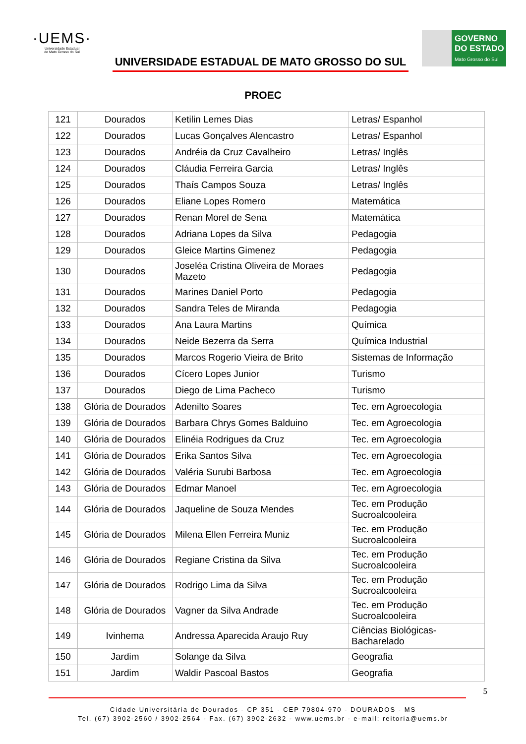·UEMS·
Universidade Estadual
de Mato Grosso do Sul
UNIVERSIDADE ESTADUAL DE MATO GROSSO DO SUL
GOVERNO
DO ESTADO
Mato Grosso do Sul
PROEC
| 121 | Dourados | Ketilin Lemes Dias | Letras/ Espanhol |
| 122 | Dourados | Lucas Gonçalves Alencastro | Letras/ Espanhol |
| 123 | Dourados | Andréia da Cruz Cavalheiro | Letras/ Inglês |
| 124 | Dourados | Cláudia Ferreira Garcia | Letras/ Inglês |
| 125 | Dourados | Thaís Campos Souza | Letras/ Inglês |
| 126 | Dourados | Eliane Lopes Romero | Matemática |
| 127 | Dourados | Renan Morel de Sena | Matemática |
| 128 | Dourados | Adriana Lopes da Silva | Pedagogia |
| 129 | Dourados | Gleice Martins Gimenez | Pedagogia |
| 130 | Dourados | Joseléa Cristina Oliveira de Moraes Mazeto | Pedagogia |
| 131 | Dourados | Marines Daniel Porto | Pedagogia |
| 132 | Dourados | Sandra Teles de Miranda | Pedagogia |
| 133 | Dourados | Ana Laura Martins | Química |
| 134 | Dourados | Neide Bezerra da Serra | Química Industrial |
| 135 | Dourados | Marcos Rogerio Vieira de Brito | Sistemas de Informação |
| 136 | Dourados | Cícero Lopes Junior | Turismo |
| 137 | Dourados | Diego de Lima Pacheco | Turismo |
| 138 | Glória de Dourados | Adenilto Soares | Tec. em Agroecologia |
| 139 | Glória de Dourados | Barbara Chrys Gomes Balduino | Tec. em Agroecologia |
| 140 | Glória de Dourados | Elinéia Rodrigues da Cruz | Tec. em Agroecologia |
| 141 | Glória de Dourados | Erika Santos Silva | Tec. em Agroecologia |
| 142 | Glória de Dourados | Valéria Surubi Barbosa | Tec. em Agroecologia |
| 143 | Glória de Dourados | Edmar Manoel | Tec. em Agroecologia |
| 144 | Glória de Dourados | Jaqueline de Souza Mendes | Tec. em Produção Sucroalcooleira |
| 145 | Glória de Dourados | Milena Ellen Ferreira Muniz | Tec. em Produção Sucroalcooleira |
| 146 | Glória de Dourados | Regiane Cristina da Silva | Tec. em Produção Sucroalcooleira |
| 147 | Glória de Dourados | Rodrigo Lima da Silva | Tec. em Produção Sucroalcooleira |
| 148 | Glória de Dourados | Vagner da Silva Andrade | Tec. em Produção Sucroalcooleira |
| 149 | Ivinhema | Andressa Aparecida Araujo Ruy | Ciências Biológicas-Bacharelado |
| 150 | Jardim | Solange da Silva | Geografia |
| 151 | Jardim | Waldir Pascoal Bastos | Geografia |
5
Cidade Universitária de Dourados - CP 351 - CEP 79804-970 - DOURADOS - MS
Tel. (67) 3902-2560 / 3902-2564 - Fax. (67) 3902-2632 - www.uems.br - e-mail: reitoria@uems.br